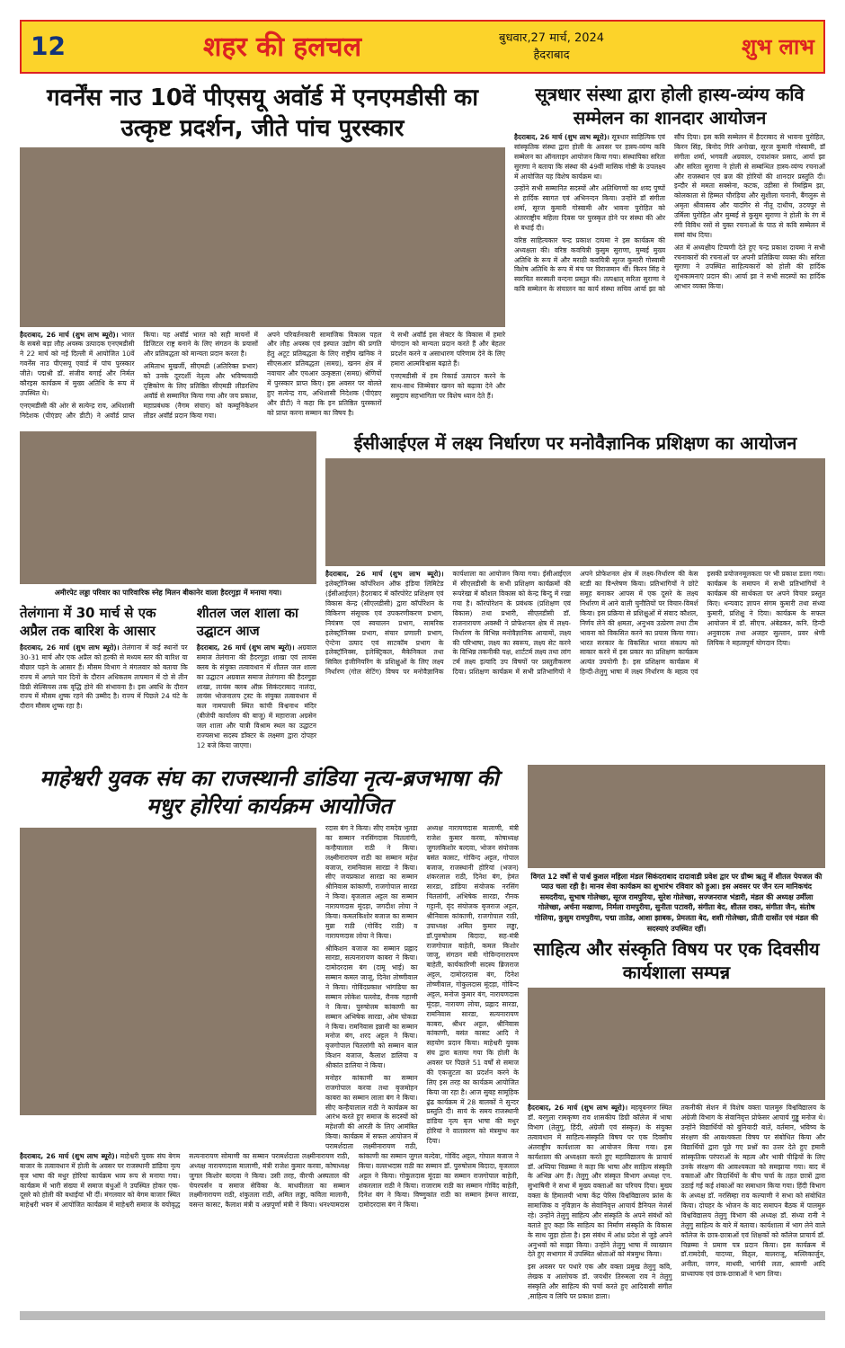12 शहर की हलचल
बुधवार,27 मार्च, 2024
हैदराबाद
शुभ लाभ
गवर्नेंस नाउ 10वें पीएसयू अवॉर्ड में एनएमडीसी का उत्कृष्ट प्रदर्शन, जीते पांच पुरस्कार
हैदराबाद, 26 मार्च (शुभ लाभ ब्यूरो)। भारत के सबसे बड़ा लौह अयस्क उत्पादक एनएमडीसी ने 22 मार्च को नई दिल्ली में आयोजित 10वें गवर्नेंस नाउ पीएसयू एवार्ड में पांच पुरस्कार जीते। पद्मश्री डॉ. संजीव बगाई और निर्मल कौरइस कार्यक्रम में मुख्य अतिथि के रूप में उपस्थित थे।
एनएमडीसी की ओर से सत्येन्द्र राय, अधिशासी निदेशक (पीएंडए और डीटी) ने अवॉर्ड प्राप्त किया। यह अवॉर्ड भारत को सही मायनों में डिजिटल राष्ट्र बनाने के लिए संगठन के प्रयासों और प्रतिबद्धता को मान्यता प्रदान करता है।
अमिताभ मुखर्जी, सीएमडी (अतिरिक्त प्रभार) को उनके दूरदर्शी नेतृत्व और भविष्यवादी दृष्टिकोण के लिए प्रतिष्ठित सीएमडी लीडरशिप अवॉर्ड से सम्मानित किया गया और जय प्रकाश, महाप्रबंधक (नैगम संचार) को कम्यूनिकेशन लीडर अवॉर्ड प्रदान किया गया।
अपने परिवर्तनकारी सामाजिक विकास पहल और लौह अयस्क एवं इस्पात उद्योग की प्रगति हेतु अटूट प्रतिबद्धता के लिए राष्ट्रीय खनिक ने सीएसआर प्रतिबद्धता (समग्र), खनन क्षेत्र में नवाचार और एचआर उत्कृष्टता (समग्र) श्रेणियों में पुरस्कार प्राप्त किए। इस अवसर पर बोलते हुए सत्येन्द्र राय, अधिशासी निदेशक (पीएंडए और डीटी) ने कहा कि इन प्रतिष्ठित पुरस्कारों को प्राप्त करना सम्मान का विषय है।
ये सभी अवॉर्ड इस सेक्टर के विकास में हमारे योगदान को मान्यता प्रदान करते हैं और बेहतर प्रदर्शन करने व असाधारण परिणाम देने के लिए हमारा आत्मविश्वास बढ़ाते हैं।
एनएमडीसी में हम रिकार्ड उत्पादन करने के साथ-साथ जिम्मेवार खनन को बढ़ावा देने और समुदाय सहभागिता पर विशेष ध्यान देते हैं।
सूत्रधार संस्था द्वारा होली हास्य-व्यंग्य कवि सम्मेलन का शानदार आयोजन
हैदराबाद, 26 मार्च (शुभ लाभ ब्यूरो)। सूत्रधार साहित्यिक एवं सांस्कृतिक संस्था द्वारा होली के अवसर पर हास्य-व्यंग्य कवि सम्मेलन का ऑनलाइन आयोजन किया गया। संस्थापिका सरिता सुराणा ने बताया कि संस्था की 49वीं मासिक गोष्ठी के उपलक्ष्य में आयोजित यह विशेष कार्यक्रम था।
उन्होंने सभी सम्मानित सदस्यों और अतिथिगणों का शब्द पुष्पों से हार्दिक स्वागत एवं अभिनन्दन किया। उन्होंने डॉ संगीता शर्मा, सूरज कुमारी गोस्वामी और भावना पुरोहित को अंतरराष्ट्रीय महिला दिवस पर पुरस्कृत होने पर संस्था की ओर से बधाई दी।
वरिष्ठ साहित्यकार चन्द्र प्रकाश दायमा ने इस कार्यक्रम की अध्यक्षता की। वरिष्ठ कवयित्री कुसुम सुराणा, मुम्बई मुख्य अतिथि के रूप में और मराठी कवयित्री सूरज कुमारी गोस्वामी विशेष अतिथि के रूप में मंच पर विराजमान थीं। किरन सिंह ने स्वरचित सरस्वती वन्दना प्रस्तुत की। तत्पश्चात् सरिता सुराणा ने कवि सम्मेलन के संचालन का कार्य संस्था सचिव आर्या झा को सौंप दिया। इस कवि सम्मेलन में हैदराबाद से भावना पुरोहित, किरन सिंह, बिनोद गिरि अनोखा, सूरज कुमारी गोस्वामी, डॉ संगीता शर्मा, भगवती अग्रवाल, दयाशंकर प्रसाद, आर्या झा और सरिता सुराणा ने होली से सम्बन्धित हास्य-व्यंग्य रचनाओं और राजस्थान एवं ब्रज की होरियों की शानदार प्रस्तुति दी। इन्दौर से ममता सक्सेना, कटक, उड़ीसा से रिमझिम झा, कोलकाता से हिम्मत चौरड़िया और सुशीला चनानी, बैंगलुरू से अमृता श्रीवास्तव और यादगिर से नीतू दाधीच, उदयपुर से उर्मिला पुरोहित और मुम्बई से कुसुम सुराणा ने होली के रंग में रंगी विविध रसों से युक्त रचनाओं के पाठ से कवि सम्मेलन में समां बांध दिया।
अंत में अध्यक्षीय टिप्पणी देते हुए चन्द्र प्रकाश दायमा ने सभी रचनाकारों की रचनाओं पर अपनी प्रतिक्रिया व्यक्त की। सरिता सुराणा ने उपस्थित साहित्यकारों को होली की हार्दिक शुभकामनाएं प्रदान की। आर्या झा ने सभी सदस्यों का हार्दिक आभार व्यक्त किया।
अमीरपेट लड्डा परिवार का पारिवारिक स्नेह मिलन बीकानेर वाला हैदरगुड़ा में मनाया गया।
तेलंगाना में 30 मार्च से एक अप्रैल तक बारिश के आसार
हैदराबाद, 26 मार्च (शुभ लाभ ब्यूरो)। तेलंगाना में कई स्थानों पर 30-31 मार्च और एक अप्रैल को हल्की से मध्यम स्तर की बारिश या बौछार पड़ने के आसार हैं। मौसम विभाग ने मंगलवार को बताया कि राज्य में अगले चार दिनों के दौरान अधिकतम तापमान में दो से तीन डिग्री सेल्सियस तक वृद्धि होने की संभावना है। इस अवधि के दौरान राज्य में मौसम शुष्क रहने की उम्मीद है। राज्य में पिछले 24 घंटे के दौरान मौसम शुष्क रहा है।
शीतल जल शाला का उद्घाटन आज
हैदराबाद, 26 मार्च (शुभ लाभ ब्यूरो)। अग्रवाल समाज तेलंगाना की हैदरगुड़ा शाखा एवं लायंस क्लब के संयुक्त तत्वावधान में शीतल जल शाला का उद्घाटन अग्रवाल समाज तेलंगाना की हैदरगुड़ा शाखा, लायंस क्लब ऑफ़ सिकंदराबाद नालंदा, लायंस भोजनालय ट्रस्ट के संयुक्त तत्वावधान में कल नामपल्ली स्थित कांची विश्वनाथ मंदिर (बीजेपी कार्यालय की बाजू) में महाराजा अग्रसेन जल शाला और यात्री विश्राम स्थल का उद्घाटन राज्यसभा सदस्य डॉक्टर के लक्ष्मण द्वारा दोपहर 12 बजे किया जाएगा।
ईसीआईएल में लक्ष्य निर्धारण पर मनोवैज्ञानिक प्रशिक्षण का आयोजन
हैदराबाद, 26 मार्च (शुभ लाभ ब्यूरो)। इलेक्ट्रॉनिक्स कॉर्पोरेशन ऑफ इंडिया लिमिटेड (ईसीआईएल) हैदराबाद में कॉरपोरेट प्रशिक्षण एवं विकास केन्द्र (सीएलडीसी) द्वारा कॉर्पोरेशन के विकिरण संसूचक एवं उपकरणीकरण प्रभाग, नियंत्रण एवं स्वचालन प्रभाग, सामरिक इलेक्ट्रॉनिक्स प्रभाग, संचार प्रणाली प्रभाग, ऐन्टेना उत्पाद एवं साटकॉम प्रभाग के इलेक्ट्रॉनिक्स, इलेक्ट्रिकल, मैकेनिकल तथा सिविल इंजीनियरिंग के प्रशिक्षुओं के लिए लक्ष्य निर्धारण (गोल सेटिंग) विषय पर मनोवैज्ञानिक कार्यशाला का आयोजन किया गया। ईसीआईएल में सीएलडीसी के सभी प्रशिक्षण कार्यक्रमों की रूपरेखा में कौशल विकास को केन्द्र बिन्दु में रखा गया है। कॉरपोरेशन के प्रबंधक (प्रशिक्षण एवं विकास) तथा प्रभारी, सीएलडीसी डॉ. राजनारायण अवस्थी ने प्रोफेशनल क्षेत्र में लक्ष्य-निर्धारण के विभिन्न मनोवैज्ञानिक आयामों, लक्ष्य की परिभाषा, लक्ष्य का स्वरूप, लक्ष्य सेट करने के विभिन्न तकनीकी पक्ष, शार्टटर्म लक्ष्य तथा लांग टर्म लक्ष्य इत्यादि उप विषयों पर प्रस्तुतीकरण दिया। प्रशिक्षण कार्यक्रम में सभी प्रतिभागियों ने अपने प्रोफेशनल क्षेत्र में लक्ष्य-निर्धारण की केस स्टडी का विश्लेषण किया। प्रतिभागियों ने छोटे समूह बनाकर आपस में एक दूसरे के लक्ष्य निर्धारण में आने वाली चुनौतियों पर विचार-विमर्श किया। इस प्रक्रिया से प्रशिक्षुओं में संवाद कौशल, निर्णय लेने की क्षमता, अनुभव उत्प्रेरण तथा टीम भावना को विकसित करने का प्रयास किया गया। भारत सरकार के विकसित भारत संकल्प को साकार करने में इस प्रकार का प्रशिक्षण कार्यक्रम अत्यंत उपयोगी है। इस प्रशिक्षण कार्यक्रम में हिन्दी-तेलुगु भाषा में लक्ष्य निर्धारण के महत्व एवं इसकी प्रयोजनमूलकता पर भी प्रकाश डाला गया। कार्यक्रम के समापन में सभी प्रतिभागियों ने कार्यक्रम की सार्थकता पर अपने विचार प्रस्तुत किए। धन्यवाद ज्ञापन संगम कुमारी तथा संध्या कुमारी, प्रशिक्षु ने दिया। कार्यक्रम के सफल आयोजन में डॉ. सीएच. अंबेडकर, कनि. हिन्दी अनुवादक तथा अजहर सुल्तान, प्रवर श्रेणी लिपिक ने महत्वपूर्ण योगदान दिया।
माहेश्वरी युवक संघ का राजस्थानी डांडिया नृत्य-ब्रजभाषा की मधुर होरियां कार्यक्रम आयोजित
रदास बंग ने किया। सीए रामदेव भूतडा का सम्मान नरसिंगदास चितलांगी, कन्हैयालाल राठी ने किया। लक्ष्मीनारायण राठी का सम्मान महेश बजाज, रामनिवास सारडा ने किया। सीए जयप्रकाश सारडा का सम्मान श्रीनिवास कांकाणी, राजगोपाल सारडा ने किया। बृजलाल अट्टल का सम्मान नारायणदास मूंदड़ा, जगदीश लोया ने किया। कमलकिशोर बजाज का सम्मान मुन्ना राठी (गोविंद राठी) व नारायणदास लोया ने किया।
श्रीकिशन बजाज का सम्मान प्रह्लाद सारडा, सत्यनारायण काबरा ने किया। दामोदरदास बंग (दामू भाई) का सम्मान कमल जाजू, दिनेश तोष्णीवाल ने किया। गोविंदप्रकाश भांगडिया का सम्मान लोकेश पल्लोड, रौनक गहाणी ने किया। पुरुषोत्तम कांकाणी का सम्मान अभिषेक सारडा, ओम चोकडा ने किया। रामनिवास इन्नानी का सम्मान मनोज बंग, शरद अट्टल ने किया। बृजगोपाल चितलांगी को सम्मान बाल किशन बजाज, कैलाश डालिया व श्रीकांत डालिया ने किया।
मनोहर कांकाणी का सम्मान राजगोपाल करवा तथा बृजमोहन काबरा का सम्मान लाला बंग ने किया। सीए कन्हैयालाल राठी ने कार्यक्रम का आरंभ करते हुए समाज के सदस्यों को महेशजी की आरती के लिए आमंत्रित किया। कार्यक्रम में सफल आयोजन में परामर्शदाता लक्ष्मीनारायण राठी, अध्यक्ष नारायणदास मालाणी, मंत्री राजेश कुमार करवा, कोषाध्यक्ष जुगलकिशोर बल्दवा, भोजन संयोजक बसंत कासट, गोविन्द अट्टल, गोपाल बजाज, राजस्थानी होरियां (भजन) शंकरलाल राठी, दिनेश बंग, हेमंत सारडा, डांडिया संयोजक नरसिंग चितलांगी, अभिषेक सारडा, रौनक गट्टानी, वृंद संयोजक बृजराज अट्टल, श्रीनिवास कांकाणी, राजगोपाल राठी, उपाध्यक्ष अमित कुमार लड्डा, डॉ.पुरुषोत्तम बिदादा, सह-मंत्री राजगोपाल बाहेती, कमल किशोर जाजू, संगठन मंत्री गोविन्दनारायण बाहेती, कार्यकारिणी सदस्य ब्रिजराज अट्टल, दामोदरदास बंग, दिनेश तोष्णीवाल, गोकुलदास मूंदड़ा, गोविन्द अट्टल, मनोज कुमार बंग, नारायणदास मूंदड़ा, नारायण लोया, प्रह्लाद सारडा, रामनिवास सारडा, सत्यनारायण काबरा, श्रीधर अट्टल, श्रीनिवास कांकाणी, बसंत कासट आदि ने सहयोग प्रदान किया। माहेश्वरी युवक संघ द्वारा बताया गया कि होली के अवसर पर पिछले 51 वर्षों से समाज की एकजुटता का प्रदर्शन करने के लिए इस तरह का कार्यक्रम आयोजित किया जा रहा है। आज सुबह सामूहिक ढ्रंढ कार्यक्रम में 28 बालकों ने सुन्दर प्रस्तुति दी। सायं के समय राजस्थानी डांडिया नृत्य बृज भाषा की मधुर होरियां ने वातावरण को मंत्रमुग्ध कर दिया।
हैदराबाद, 26 मार्च (शुभ लाभ ब्यूरो)। माहेश्वरी युवक संघ बेगम बाजार के तत्वावधान में होली के अवसर पर राजस्थानी डांडिया नृत्य बृज भाषा की मधुर होरियां कार्यक्रम भव्य रूप से मनाया गया। कार्यक्रम में भारी संख्या में समाज बंधुओं ने उपस्थित होकर एक-दूसरे को होली की बधाईयां भी दीं। मंगलवार को बेगम बाजार स्थित माहेश्वरी भवन में आयोजित कार्यक्रम में माहेश्वरी समाज के वयोवृद्ध सत्यनारायण सोमाणी का सम्मान परामर्शदाता लक्ष्मीनारायण राठी, अध्यक्ष नारायणदास मालाणी, मंत्री राजेश कुमार करवा, कोषाध्यक्ष जुगल किशोर बल्दवा ने किया। उसी तरह, वीरची अस्पताल की चेयरपर्सन व समाज सेविका के. माधवीलता का सम्मान लक्ष्मीनारायण राठी, शंकुतला राठी, अमित लड्डा, कविता मालानी, वसन्त कासट, कैलाश मंत्री व अन्नपूर्णा मंत्री ने किया। धनश्यामदास कांकाणी का सम्मान जुगल बल्देवा, गोविंद अट्टल, गोपाल बजाज ने किया। वल्लभदास राठी का सम्मान डॉ. पुरुषोत्तम बिदादा, बृजलाल अट्टल ने किया। गोकुलदास मूंदडा का सम्मान राजगोपाल बाहेती, शंकरलाल राठी ने किया। राजाराम राठी का सम्मान गोविंद बाहेती, दिनेश बंग ने किया। विष्णुकांत राठी का सम्मान हेमन्त सारडा, दामोदरदास बंग ने किया।
विगत 12 वर्षों से पार्श्व कुशल महिला मंडल सिकंदराबाद दादावाडी प्रवेश द्वार पर ग्रीष्म ऋतु में शीतल पेयजल की प्याउ चला रही है। मानव सेवा कार्यक्रम का शुभारंभ रविवार को हुआ। इस अवसर पर जैन रत्न मानिकचंद समदरीया, सुभाष गोलेच्छा, सूरज रामपुरिया, सुरेश गोलेच्छा, सज्जनराज भंडारी, मंडल की अध्यक्ष उर्मीला गोलेच्छा, अर्चना मखाणा, निर्मला रामपुरीया, सुनीता पटावरी, संगीता बेद, शीतल राका, संगीता जैन, संतोष गोलिया, कुसुम रामपुरीया, पद्मा तातेड, आशा झाबक, प्रेमलता बेद, शशी गोलेच्छा, प्रीती दासोंत एवं मंडल की सदस्याएं उपस्थित रहीं।
साहित्य और संस्कृति विषय पर एक दिवसीय कार्यशाला सम्पन्न
हैदराबाद, 26 मार्च (शुभ लाभ ब्यूरो)। महबूबनगर स्थित डॉ. बरगुला रामकृष्ण राव शासकीय डिग्री कॉलेज में भाषा विभाग (तेलुगु, हिंदी, अंग्रेजी एवं संस्कृत) के संयुक्त तत्वावधान में साहित्य-संस्कृति विषय पर एक दिवसीय अंतराष्ट्रीय कार्यशाला का आयोजन किया गया। इस कार्यशाला की अध्यक्षता करते हुए महाविद्यालय के प्राचार्य डॉ. अप्पिया चिन्नम्मा ने कहा कि भाषा और साहित्य संस्कृति के अभिन्न अंग हैं। तेलुगु और संस्कृत विभाग अध्यक्ष एन. सुभाषिनी ने सभा में मुख्य वक्ताओं का परिचय दिया। मुख्य वक्ता के हिमालयी भाषा केंद्र पेरिस विश्वविद्यालय फ्रांस के सामाजिक व नृविज्ञान के सेवानिवृत्त आचार्य डैनियल नेजर्स रहे। उन्होंने तेलुगु साहित्य और संस्कृति के अपने संबंधों को बताते हुए कहा कि साहित्य का निर्माण संस्कृति के विकास के साथ जुड़ा होता है। इस संबंध में आंध्र प्रदेश से जुड़े अपने अनुभवों को साझा किया। उन्होंने तेलुगु भाषा में व्याख्यान देते हुए सभागार में उपस्थित श्रोताओं को मंत्रमुग्ध किया।
इस अवसर पर पधारे एक और वक्ता प्रमुख तेलुगु कवि, लेखक व आलोचक डॉ. जयधीर तिरुमला राव ने तेलुगु संस्कृति और साहित्य की चर्चा करते हुए आदिवासी संगीत ,साहित्य व लिपि पर प्रकाश डाला।
तकनीकी सेशन में विशेष वक्ता पालमुरु विश्वविद्यालय के अंग्रेजी विभाग के सेवानिवृत्त प्रोफेसर आचार्य गुड्डू मनोज थे। उन्होंने विद्यार्थियों को बुनियादी बातें, वर्तमान, भविष्य के संरक्षण की आवश्यकता विषय पर संबोधित किया और विद्यार्थियों द्वारा पूछे गए प्रश्नों का उत्तर देते हुए हमारी सांस्कृतिक परंपराओं के महत्व और भावी पीढ़ियों के लिए उनके संरक्षण की आवश्यकता को समझाया गया। बाद में वक्ताओं और विदार्थियों के बीच चर्चा के तहत छात्रों द्वारा उठाई गई कई शंकाओं का समाधान किया गया। हिंदी विभाग के अध्यक्ष डॉ. नरसिम्हा राव कल्याणी ने सभा को संबोधित किया। दोपहर के भोजन के बाद समापन बैठक में पालमुरु विश्वविद्यालय तेलुगु विभाग की अध्यक्ष डॉ. संध्या रानी ने तेलुगु साहित्य के बारे में बताया। कार्यशाला में भाग लेने वाले कॉलेज के छात्र-छात्राओं एवं शिक्षकों को कॉलेज प्राचार्य डॉ. चिन्नम्मा ने प्रमाण पत्र प्रदान किया। इस कार्यक्रम में डॉ.रामदेवी, यादय्या, विठ्ल, बालराजू, मल्लिकार्जुन, अनीता, जगन, माधवी, भार्गवी लता, श्रावणी आदि प्राध्यापक एवं छात्र-छात्राओं ने भाग लिया।